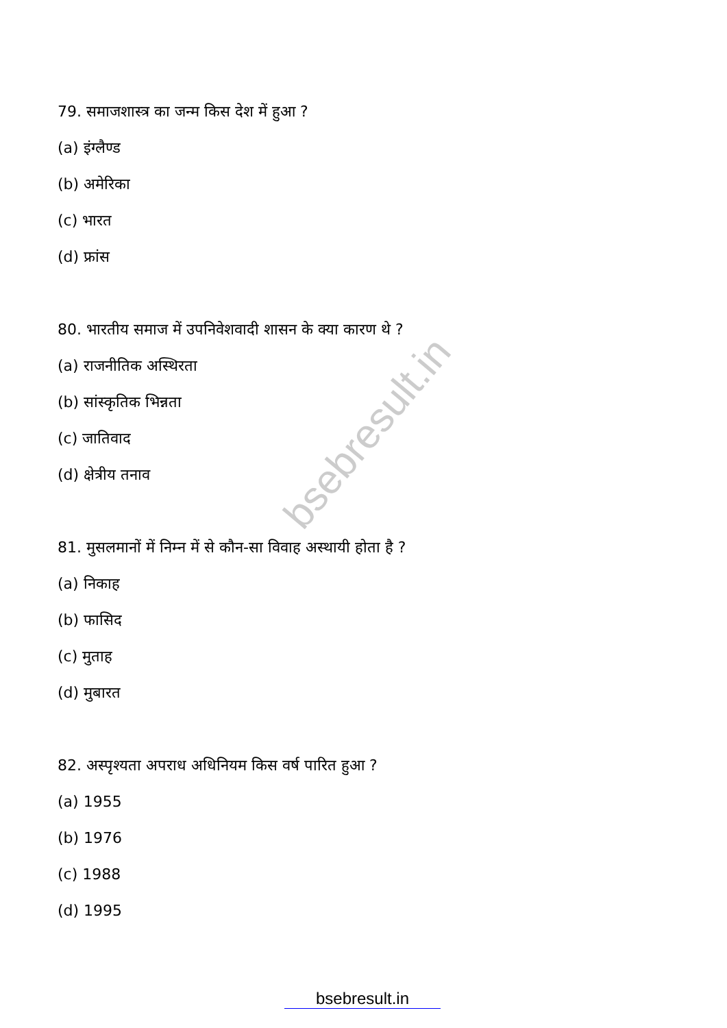bsebresult.in
79. समाजशास्त्र का जन्म किस देश में हुआ ?
(a) इंग्लैण्ड
(b) अमेरिका
(c) भारत
(d) फ्रांस
80. भारतीय समाज में उपनिवेशवादी शासन के क्या कारण थे ?
(a) राजनीतिक अस्थिरता
(b) सांस्कृतिक भिन्नता
(c) जातिवाद
(d) क्षेत्रीय तनाव
81. मुसलमानों में निम्न में से कौन-सा विवाह अस्थायी होता है ?
(a) निकाह
(b) फासिद
(c) मुताह
(d) मुबारत
82. अस्पृश्यता अपराध अधिनियम किस वर्ष पारित हुआ ?
(a) 1955
(b) 1976
(c) 1988
(d) 1995
bsebresult.in